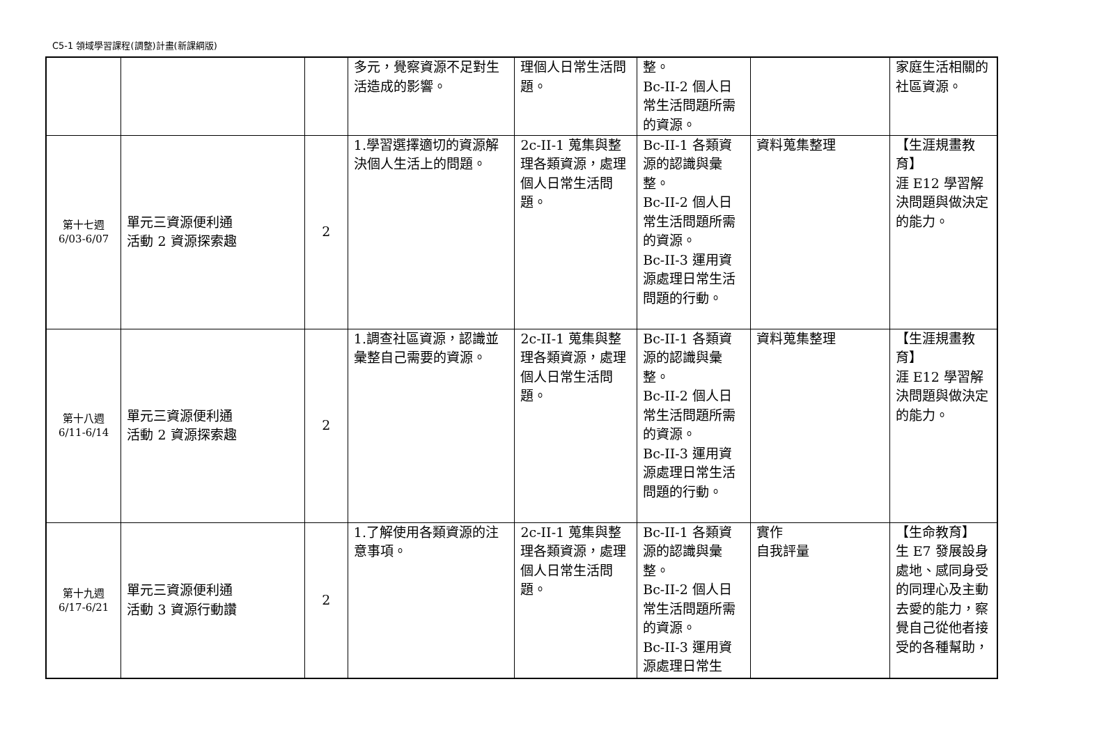C5-1 領域學習課程(調整)計畫(新課綱版)
| | | | 多元，覺察資源不足對生活造成的影響。 | 理個人日常生活問題。 | 整。 Bc-II-2 個人日常生活問題所需的資源。 | | 家庭生活相關的社區資源。 |
| 第十七週 6/03-6/07 | 單元三資源便利通 活動 2 資源探索趣 | 2 | 1.學習選擇適切的資源解決個人生活上的問題。 | 2c-II-1 蒐集與整理各類資源，處理個人日常生活問題。 | Bc-II-1 各類資源的認識與彙整。 Bc-II-2 個人日常生活問題所需的資源。 Bc-II-3 運用資源處理日常生活問題的行動。 | 資料蒐集整理 | 【生涯規畫教育】 涯 E12 學習解決問題與做決定的能力。 |
| 第十八週 6/11-6/14 | 單元三資源便利通 活動 2 資源探索趣 | 2 | 1.調查社區資源，認識並彙整自己需要的資源。 | 2c-II-1 蒐集與整理各類資源，處理個人日常生活問題。 | Bc-II-1 各類資源的認識與彙整。 Bc-II-2 個人日常生活問題所需的資源。 Bc-II-3 運用資源處理日常生活問題的行動。 | 資料蒐集整理 | 【生涯規畫教育】 涯 E12 學習解決問題與做決定的能力。 |
| 第十九週 6/17-6/21 | 單元三資源便利通 活動 3 資源行動讚 | 2 | 1.了解使用各類資源的注意事項。 | 2c-II-1 蒐集與整理各類資源，處理個人日常生活問題。 | Bc-II-1 各類資源的認識與彙整。 Bc-II-2 個人日常生活問題所需的資源。 Bc-II-3 運用資源處理日常生 | 實作 自我評量 | 【生命教育】 生 E7 發展設身處地、感同身受的同理心及主動去愛的能力，察覺自己從他者接受的各種幫助， |